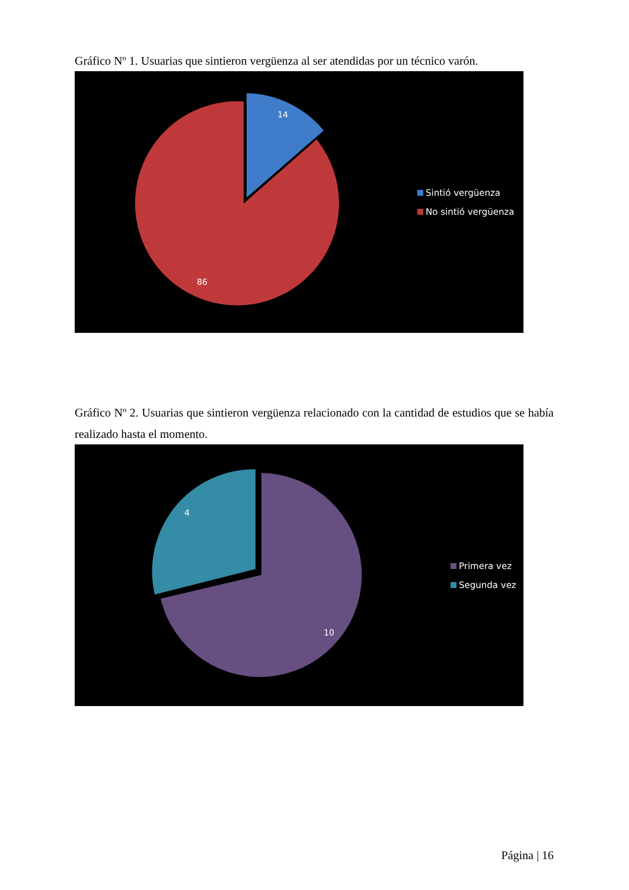Gráfico Nº 1. Usuarias que sintieron vergüenza al ser atendidas por un técnico varón.
14
86
Sintió vergüenza
No sintió vergüenza
Gráfico Nº 2. Usuarias que sintieron vergüenza relacionado con la cantidad de estudios que se había realizado hasta el momento.
4
10
Primera vez
Segunda vez
Página | 16